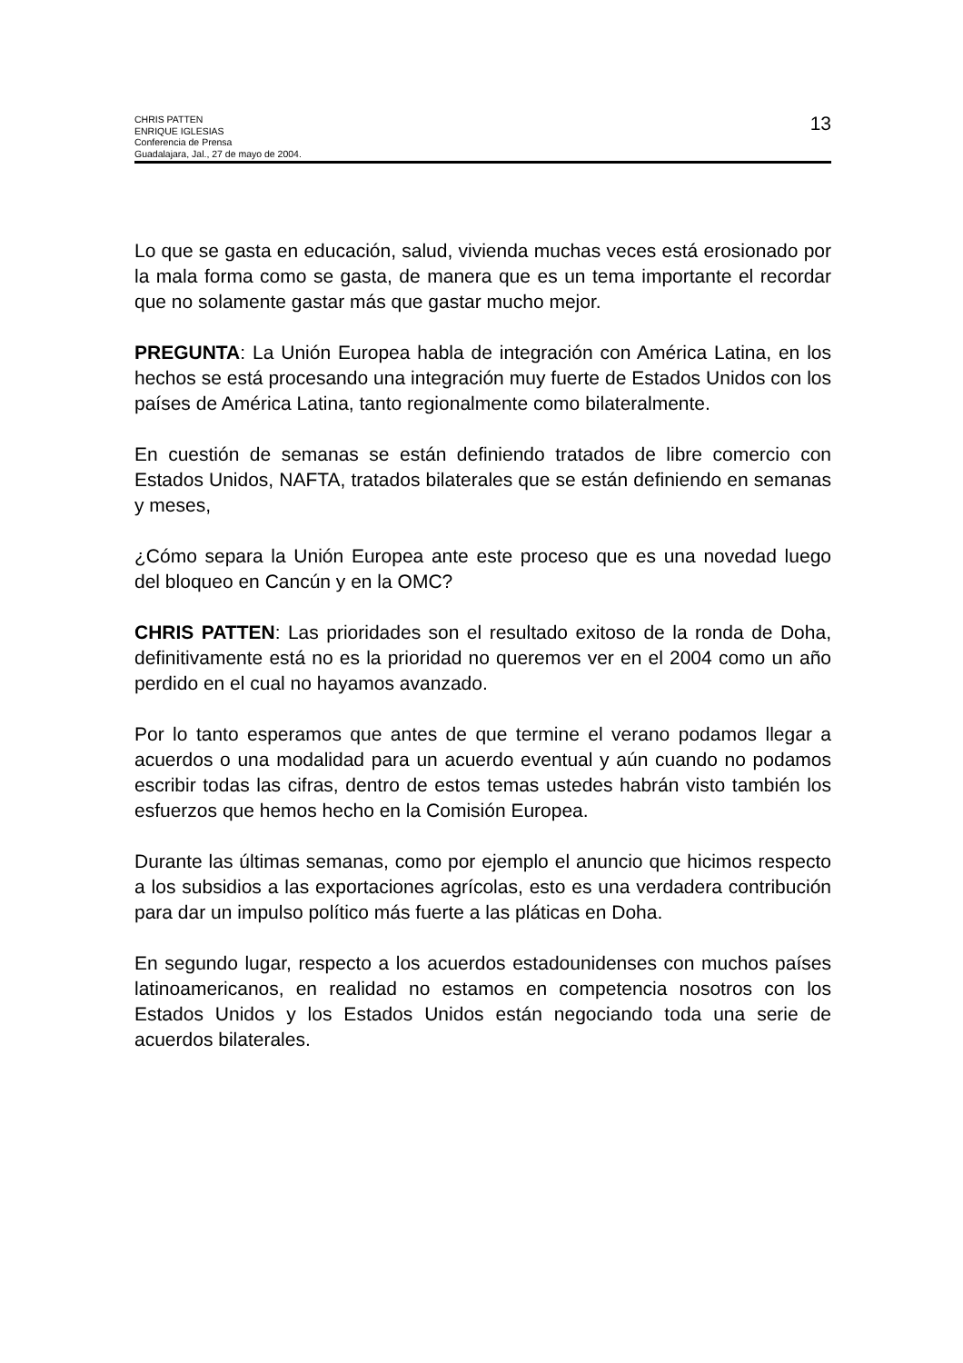CHRIS PATTEN
ENRIQUE IGLESIAS
Conferencia de Prensa
Guadalajara, Jal., 27 de mayo de 2004.
13
Lo que se gasta en educación, salud, vivienda muchas veces está erosionado por la mala forma como se gasta, de manera que es un tema importante el recordar que no solamente gastar más que gastar mucho mejor.
PREGUNTA: La Unión Europea habla de integración con América Latina, en los hechos se está procesando una integración muy fuerte de Estados Unidos con los países de América Latina, tanto regionalmente como bilateralmente.
En cuestión de semanas se están definiendo tratados de libre comercio con Estados Unidos, NAFTA, tratados bilaterales que se están definiendo en semanas y meses,
¿Cómo separa la Unión Europea ante este proceso que es una novedad luego del bloqueo en Cancún y en la OMC?
CHRIS PATTEN: Las prioridades son el resultado exitoso de la ronda de Doha, definitivamente está no es la prioridad no queremos ver en el 2004 como un año perdido en el cual no hayamos avanzado.
Por lo tanto esperamos que antes de que termine el verano podamos llegar a acuerdos o una modalidad para un acuerdo eventual y aún cuando no podamos escribir todas las cifras, dentro de estos temas ustedes habrán visto también los esfuerzos que hemos hecho en la Comisión Europea.
Durante las últimas semanas, como por ejemplo el anuncio que hicimos respecto a los subsidios a las exportaciones agrícolas, esto es una verdadera contribución para dar un impulso político más fuerte a las pláticas en Doha.
En segundo lugar, respecto a los acuerdos estadounidenses con muchos países latinoamericanos, en realidad no estamos en competencia nosotros con los Estados Unidos y los Estados Unidos están negociando toda una serie de acuerdos bilaterales.